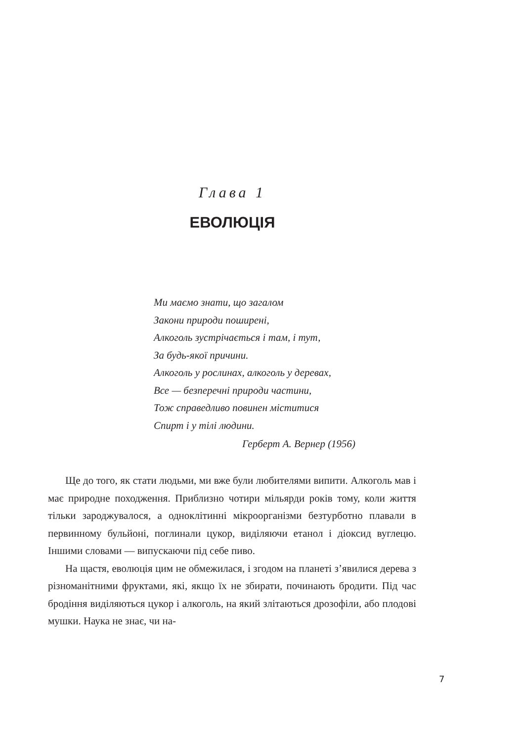Глава 1
ЕВОЛЮЦІЯ
Ми маємо знати, що загалом
Закони природи поширені,
Алкоголь зустрічається і там, і тут,
За будь-якої причини.
Алкоголь у рослинах, алкоголь у деревах,
Все — безперечні природи частини,
Тож справедливо повинен міститися
Спирт і у тілі людини.
Герберт А. Вернер (1956)
Ще до того, як стати людьми, ми вже були любителями випити. Алкоголь мав і має природне походження. Приблизно чотири мільярди років тому, коли життя тільки зароджувалося, а одноклітинні мікроорганізми безтурботно плавали в первинному бульйоні, поглинали цукор, виділяючи етанол і діоксид вуглецю. Іншими словами — випускаючи під себе пиво.
На щастя, еволюція цим не обмежилася, і згодом на планеті з’явилися дерева з різноманітними фруктами, які, якщо їх не збирати, починають бродити. Під час бродіння виділяються цукор і алкоголь, на який злітаються дрозофіли, або плодові мушки. Наука не знає, чи на-
7